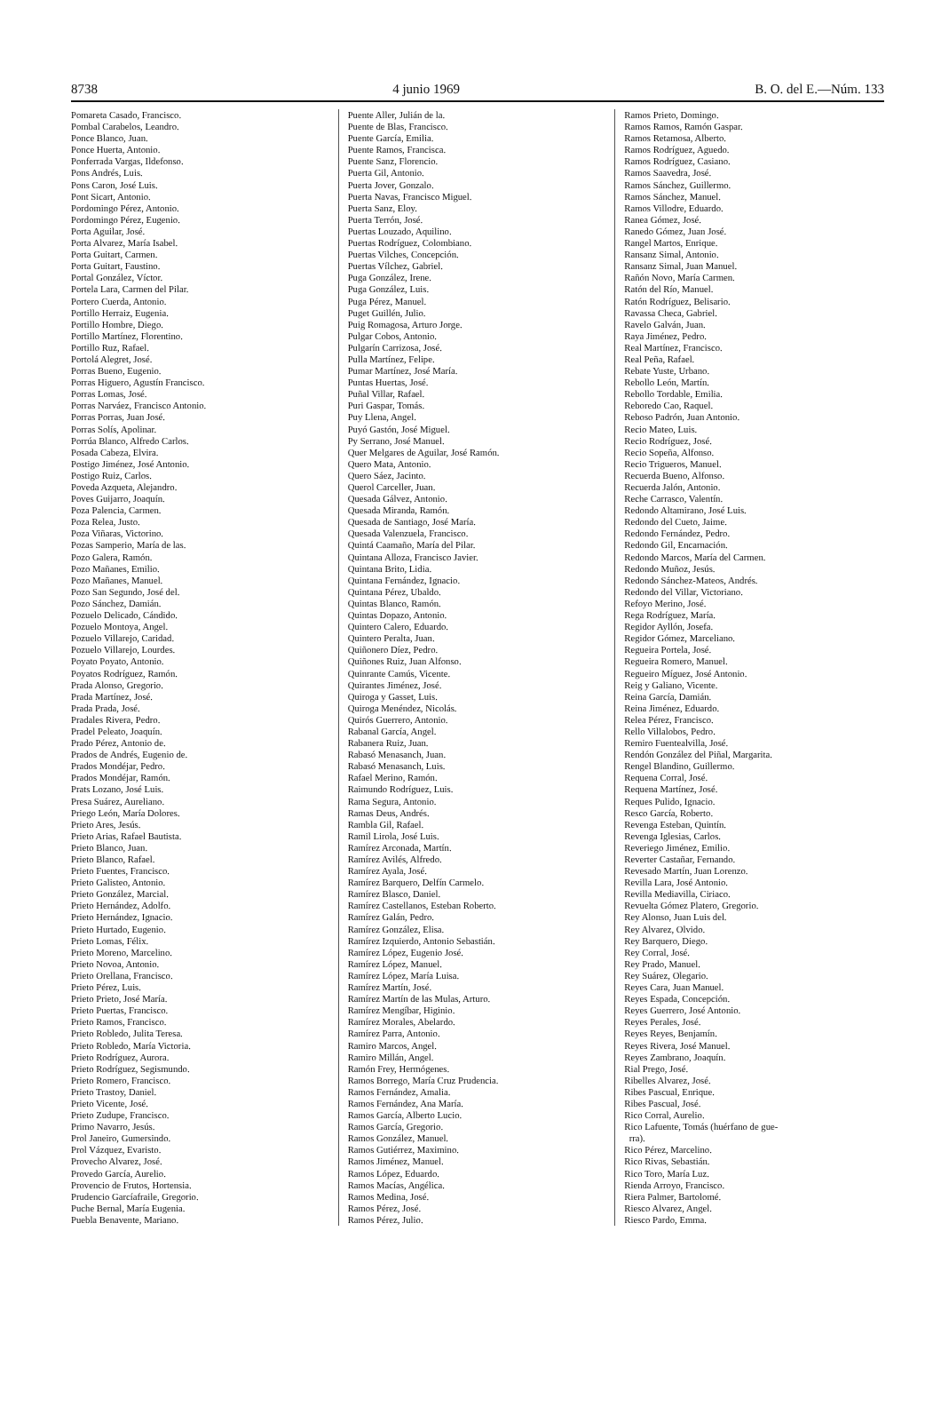8738 4 junio 1969 B. O. del E.—Núm. 133
Pomareta Casado, Francisco.
Pombal Carabelos, Leandro.
Ponce Blanco, Juan.
Ponce Huerta, Antonio.
Ponferrada Vargas, Ildefonso.
Pons Andrés, Luis.
Pons Caron, José Luis.
Pont Sicart, Antonio.
Pordomingo Pérez, Antonio.
Pordomingo Pérez, Eugenio.
Porta Aguilar, José.
Porta Alvarez, María Isabel.
Porta Guitart, Carmen.
Porta Guitart, Faustino.
Portal González, Víctor.
Portela Lara, Carmen del Pilar.
Portero Cuerda, Antonio.
Portillo Herraiz, Eugenia.
Portillo Hombre, Diego.
Portillo Martínez, Florentino.
Portillo Ruz, Rafael.
Portolá Alegret, José.
Porras Bueno, Eugenio.
Porras Higuero, Agustín Francisco.
Porras Lomas, José.
Porras Narváez, Francisco Antonio.
Porras Porras, Juan José.
Porras Solís, Apolinar.
Porrúa Blanco, Alfredo Carlos.
Posada Cabeza, Elvira.
Postigo Jiménez, José Antonio.
Postigo Ruiz, Carlos.
Poveda Azqueta, Alejandro.
Poves Guijarro, Joaquín.
Poza Palencia, Carmen.
Poza Relea, Justo.
Poza Viñaras, Victorino.
Pozas Samperio, María de las.
Pozo Galera, Ramón.
Pozo Mañanes, Emilio.
Pozo Mañanes, Manuel.
Pozo San Segundo, José del.
Pozo Sánchez, Damián.
Pozuelo Delicado, Cándido.
Pozuelo Montoya, Angel.
Pozuelo Villarejo, Caridad.
Pozuelo Villarejo, Lourdes.
Poyato Poyato, Antonio.
Poyatos Rodríguez, Ramón.
Prada Alonso, Gregorio.
Prada Martínez, José.
Prada Prada, José.
Pradales Rivera, Pedro.
Pradel Peleato, Joaquín.
Prado Pérez, Antonio de.
Prados de Andrés, Eugenio de.
Prados Mondéjar, Pedro.
Prados Mondéjar, Ramón.
Prats Lozano, José Luis.
Presa Suárez, Aureliano.
Priego León, María Dolores.
Prieto Ares, Jesús.
Prieto Arias, Rafael Bautista.
Prieto Blanco, Juan.
Prieto Blanco, Rafael.
Prieto Fuentes, Francisco.
Prieto Galisteo, Antonio.
Prieto González, Marcial.
Prieto Hernández, Adolfo.
Prieto Hernández, Ignacio.
Prieto Hurtado, Eugenio.
Prieto Lomas, Félix.
Prieto Moreno, Marcelino.
Prieto Novoa, Antonio.
Prieto Orellana, Francisco.
Prieto Pérez, Luis.
Prieto Prieto, José María.
Prieto Puertas, Francisco.
Prieto Ramos, Francisco.
Prieto Robledo, Julita Teresa.
Prieto Robledo, María Victoria.
Prieto Rodríguez, Aurora.
Prieto Rodríguez, Segismundo.
Prieto Romero, Francisco.
Prieto Trastoy, Daniel.
Prieto Vicente, José.
Prieto Zudupe, Francisco.
Primo Navarro, Jesús.
Prol Janeiro, Gumersindo.
Prol Vázquez, Evaristo.
Provecho Alvarez, José.
Provedo García, Aurelio.
Provencio de Frutos, Hortensia.
Prudencio Garcíafraile, Gregorio.
Puche Bernal, María Eugenia.
Puebla Benavente, Mariano.
Puente Aller, Julián de la.
Puente de Blas, Francisco.
Puente García, Emilia.
Puente Ramos, Francisca.
Puente Sanz, Florencio.
Puerta Gil, Antonio.
Puerta Jover, Gonzalo.
Puerta Navas, Francisco Miguel.
Puerta Sanz, Eloy.
Puerta Terrón, José.
Puertas Louzado, Aquilino.
Puertas Rodríguez, Colombiano.
Puertas Vilches, Concepción.
Puertas Vílchez, Gabriel.
Puga González, Irene.
Puga González, Luis.
Puga Pérez, Manuel.
Puget Guillén, Julio.
Puig Romagosa, Arturo Jorge.
Pulgar Cobos, Antonio.
Pulgarín Carrizosa, José.
Pulla Martínez, Felipe.
Pumar Martínez, José María.
Puntas Huertas, José.
Puñal Villar, Rafael.
Puri Gaspar, Tomás.
Puy Llena, Angel.
Puyó Gastón, José Miguel.
Py Serrano, José Manuel.
Quer Melgares de Aguilar, José Ramón.
Quero Mata, Antonio.
Quero Sáez, Jacinto.
Querol Carceller, Juan.
Quesada Gálvez, Antonio.
Quesada Miranda, Ramón.
Quesada de Santiago, José María.
Quesada Valenzuela, Francisco.
Quintá Caamaño, María del Pilar.
Quintana Alloza, Francisco Javier.
Quintana Brito, Lidia.
Quintana Fernández, Ignacio.
Quintana Pérez, Ubaldo.
Quintas Blanco, Ramón.
Quintas Dopazo, Antonio.
Quintero Calero, Eduardo.
Quintero Peralta, Juan.
Quiñonero Díez, Pedro.
Quiñones Ruiz, Juan Alfonso.
Quinrante Camús, Vicente.
Quirantes Jiménez, José.
Quiroga y Gasset, Luis.
Quiroga Menéndez, Nicolás.
Quirós Guerrero, Antonio.
Rabanal García, Angel.
Rabanera Ruiz, Juan.
Rabasó Menasanch, Juan.
Rabasó Menasanch, Luis.
Rafael Merino, Ramón.
Raimundo Rodríguez, Luis.
Rama Segura, Antonio.
Ramas Deus, Andrés.
Rambla Gil, Rafael.
Ramil Lirola, José Luis.
Ramírez Arconada, Martín.
Ramírez Avilés, Alfredo.
Ramírez Ayala, José.
Ramírez Barquero, Delfín Carmelo.
Ramírez Blasco, Daniel.
Ramírez Castellanos, Esteban Roberto.
Ramírez Galán, Pedro.
Ramírez González, Elisa.
Ramírez Izquierdo, Antonio Sebastián.
Ramírez López, Eugenio José.
Ramírez López, Manuel.
Ramírez López, María Luisa.
Ramírez Martín, José.
Ramírez Martín de las Mulas, Arturo.
Ramírez Mengíbar, Higinio.
Ramírez Morales, Abelardo.
Ramírez Parra, Antonio.
Ramiro Marcos, Angel.
Ramiro Millán, Angel.
Ramón Frey, Hermógenes.
Ramos Borrego, María Cruz Prudencia.
Ramos Fernández, Amalia.
Ramos Fernández, Ana María.
Ramos García, Alberto Lucio.
Ramos García, Gregorio.
Ramos González, Manuel.
Ramos Gutiérrez, Maximino.
Ramos Jiménez, Manuel.
Ramos López, Eduardo.
Ramos Macías, Angélica.
Ramos Medina, José.
Ramos Pérez, José.
Ramos Pérez, Julio.
Ramos Prieto, Domingo.
Ramos Ramos, Ramón Gaspar.
Ramos Retamosa, Alberto.
Ramos Rodríguez, Aguedo.
Ramos Rodríguez, Casiano.
Ramos Saavedra, José.
Ramos Sánchez, Guillermo.
Ramos Sánchez, Manuel.
Ramos Villodre, Eduardo.
Ranea Gómez, José.
Ranedo Gómez, Juan José.
Rangel Martos, Enrique.
Ransanz Simal, Antonio.
Ransanz Simal, Juan Manuel.
Rañón Novo, María Carmen.
Ratón del Río, Manuel.
Ratón Rodríguez, Belisario.
Ravassa Checa, Gabriel.
Ravelo Galván, Juan.
Raya Jiménez, Pedro.
Real Martínez, Francisco.
Real Peña, Rafael.
Rebate Yuste, Urbano.
Rebollo León, Martín.
Rebollo Tordable, Emilia.
Reboredo Cao, Raquel.
Reboso Padrón, Juan Antonio.
Recio Mateo, Luis.
Recio Rodríguez, José.
Recio Sopeña, Alfonso.
Recio Trigueros, Manuel.
Recuerda Bueno, Alfonso.
Recuerda Jalón, Antonio.
Reche Carrasco, Valentín.
Redondo Altamirano, José Luis.
Redondo del Cueto, Jaime.
Redondo Fernández, Pedro.
Redondo Gil, Encarnación.
Redondo Marcos, María del Carmen.
Redondo Muñoz, Jesús.
Redondo Sánchez-Mateos, Andrés.
Redondo del Villar, Victoriano.
Refoyo Merino, José.
Rega Rodríguez, María.
Regidor Ayllón, Josefa.
Regidor Gómez, Marceliano.
Regueira Portela, José.
Regueira Romero, Manuel.
Regueiro Míguez, José Antonio.
Reig y Galiano, Vicente.
Reina García, Damián.
Reina Jiménez, Eduardo.
Relea Pérez, Francisco.
Rello Villalobos, Pedro.
Remiro Fuentealvilla, José.
Rendón González del Piñal, Margarita.
Rengel Blandino, Guillermo.
Requena Corral, José.
Requena Martínez, José.
Reques Pulido, Ignacio.
Resco García, Roberto.
Revenga Esteban, Quintín.
Revenga Iglesias, Carlos.
Reveriego Jiménez, Emilio.
Reverter Castañar, Fernando.
Revesado Martín, Juan Lorenzo.
Revilla Lara, José Antonio.
Revilla Mediavilla, Ciriaco.
Revuelta Gómez Platero, Gregorio.
Rey Alonso, Juan Luis del.
Rey Alvarez, Olvido.
Rey Barquero, Diego.
Rey Corral, José.
Rey Prado, Manuel.
Rey Suárez, Olegario.
Reyes Cara, Juan Manuel.
Reyes Espada, Concepción.
Reyes Guerrero, José Antonio.
Reyes Perales, José.
Reyes Reyes, Benjamín.
Reyes Rivera, José Manuel.
Reyes Zambrano, Joaquín.
Rial Prego, José.
Ribelles Alvarez, José.
Ribes Pascual, Enrique.
Ribes Pascual, José.
Rico Corral, Aurelio.
Rico Lafuente, Tomás (huérfano de gue-
rra).
Rico Pérez, Marcelino.
Rico Rivas, Sebastián.
Rico Toro, María Luz.
Rienda Arroyo, Francisco.
Riera Palmer, Bartolomé.
Riesco Alvarez, Angel.
Riesco Pardo, Emma.